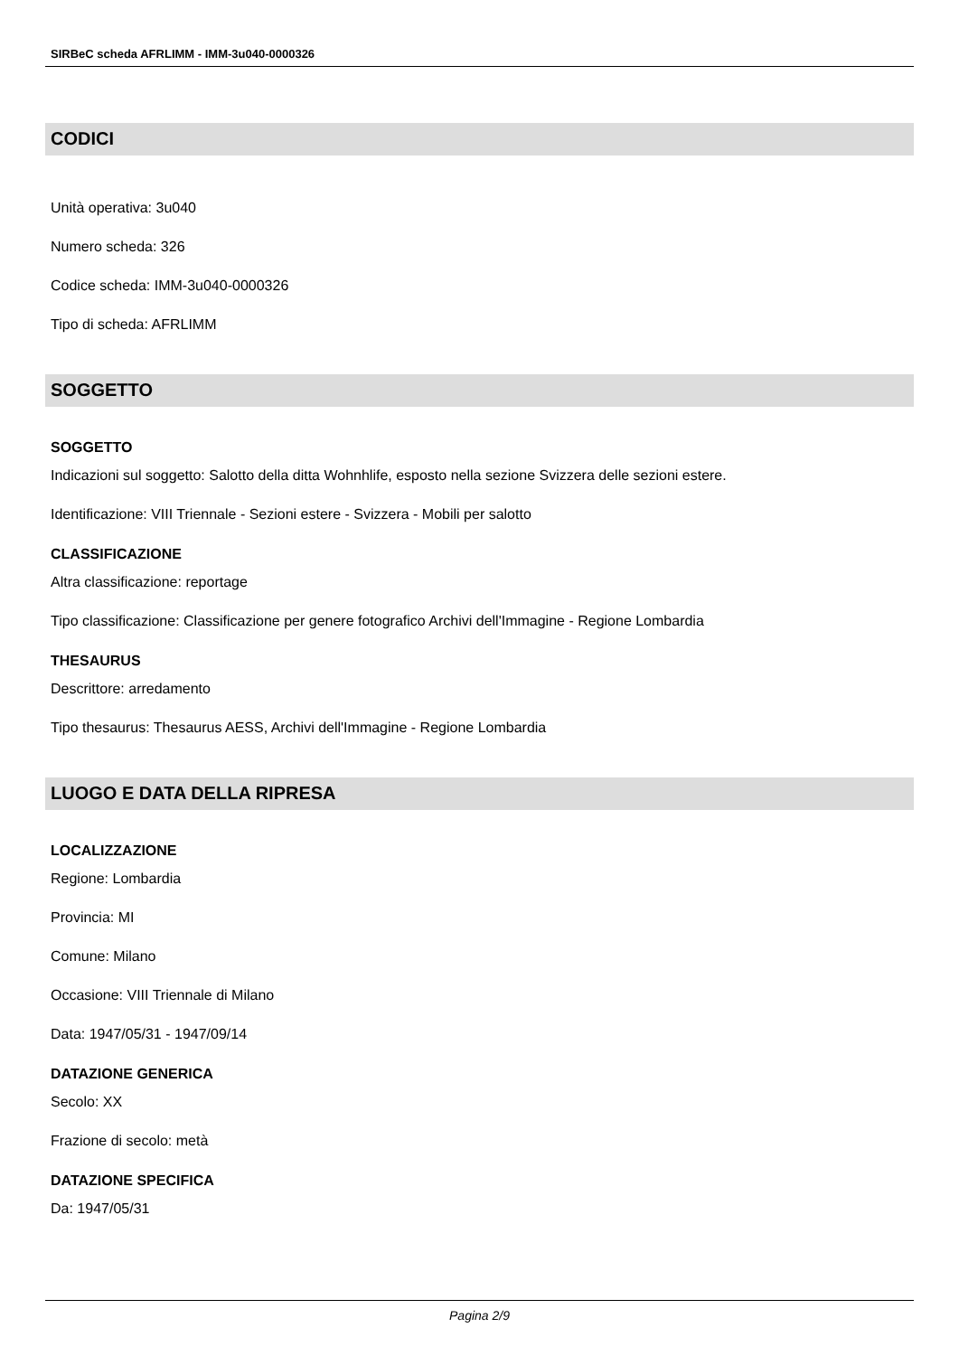SIRBeC scheda AFRLIMM - IMM-3u040-0000326
CODICI
Unità operativa: 3u040
Numero scheda: 326
Codice scheda: IMM-3u040-0000326
Tipo di scheda: AFRLIMM
SOGGETTO
SOGGETTO
Indicazioni sul soggetto: Salotto della ditta Wohnhlife, esposto nella sezione Svizzera delle sezioni estere.
Identificazione: VIII Triennale - Sezioni estere - Svizzera - Mobili per salotto
CLASSIFICAZIONE
Altra classificazione: reportage
Tipo classificazione: Classificazione per genere fotografico Archivi dell'Immagine - Regione Lombardia
THESAURUS
Descrittore: arredamento
Tipo thesaurus: Thesaurus AESS, Archivi dell'Immagine - Regione Lombardia
LUOGO E DATA DELLA RIPRESA
LOCALIZZAZIONE
Regione: Lombardia
Provincia: MI
Comune: Milano
Occasione: VIII Triennale di Milano
Data: 1947/05/31 - 1947/09/14
DATAZIONE GENERICA
Secolo: XX
Frazione di secolo: metà
DATAZIONE SPECIFICA
Da: 1947/05/31
Pagina 2/9